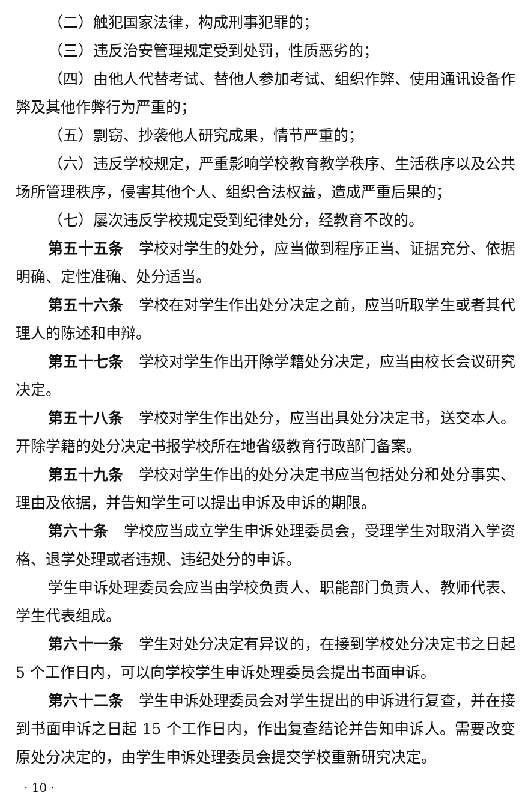（二）触犯国家法律，构成刑事犯罪的；
（三）违反治安管理规定受到处罚，性质恶劣的；
（四）由他人代替考试、替他人参加考试、组织作弊、使用通讯设备作弊及其他作弊行为严重的；
（五）剽窃、抄袭他人研究成果，情节严重的；
（六）违反学校规定，严重影响学校教育教学秩序、生活秩序以及公共场所管理秩序，侵害其他个人、组织合法权益，造成严重后果的；
（七）屡次违反学校规定受到纪律处分，经教育不改的。
第五十五条　学校对学生的处分，应当做到程序正当、证据充分、依据明确、定性准确、处分适当。
第五十六条　学校在对学生作出处分决定之前，应当听取学生或者其代理人的陈述和申辩。
第五十七条　学校对学生作出开除学籍处分决定，应当由校长会议研究决定。
第五十八条　学校对学生作出处分，应当出具处分决定书，送交本人。开除学籍的处分决定书报学校所在地省级教育行政部门备案。
第五十九条　学校对学生作出的处分决定书应当包括处分和处分事实、理由及依据，并告知学生可以提出申诉及申诉的期限。
第六十条　学校应当成立学生申诉处理委员会，受理学生对取消入学资格、退学处理或者违规、违纪处分的申诉。
学生申诉处理委员会应当由学校负责人、职能部门负责人、教师代表、学生代表组成。
第六十一条　学生对处分决定有异议的，在接到学校处分决定书之日起 5 个工作日内，可以向学校学生申诉处理委员会提出书面申诉。
第六十二条　学生申诉处理委员会对学生提出的申诉进行复查，并在接到书面申诉之日起 15 个工作日内，作出复查结论并告知申诉人。需要改变原处分决定的，由学生申诉处理委员会提交学校重新研究决定。
· 10 ·